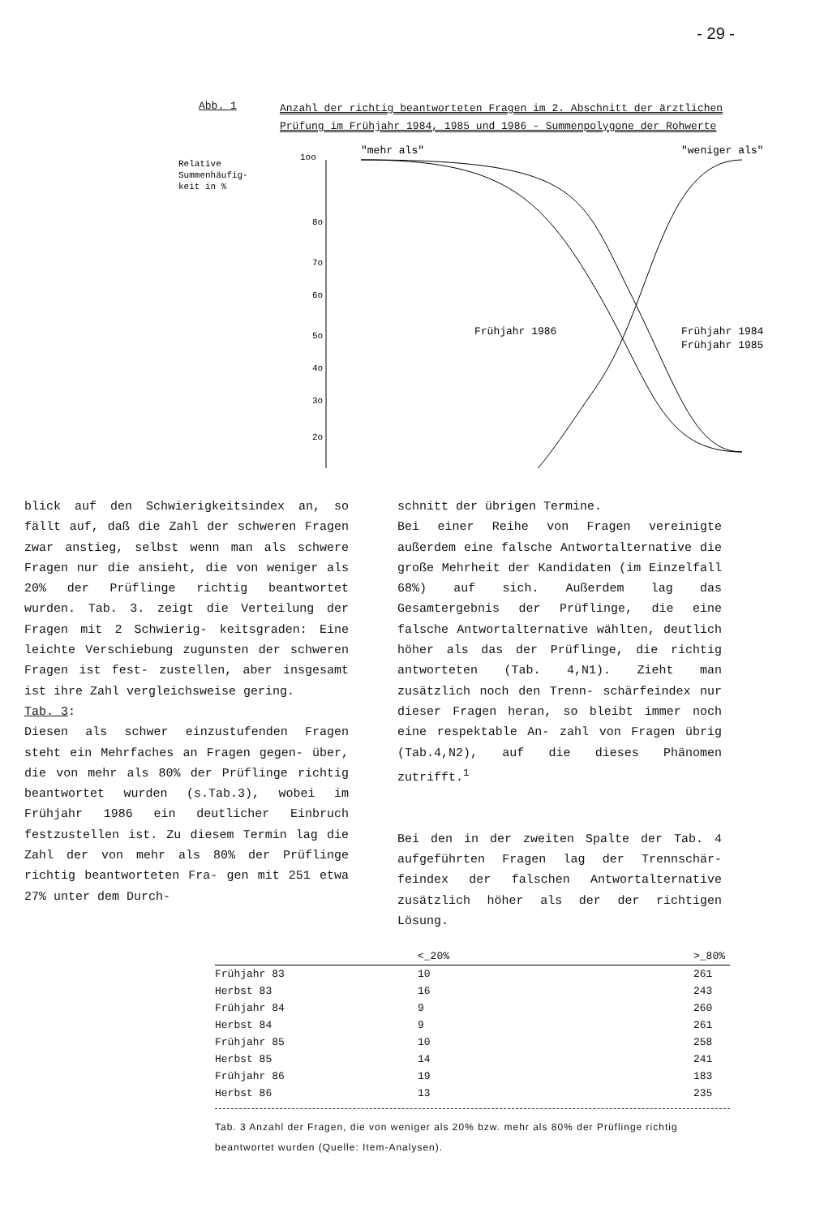- 29 -
Abb. 1
Anzahl der richtig beantworteten Fragen im 2. Abschnitt der ärztlichen Prüfung im Frühjahr 1984, 1985 und 1986 - Summenpolygone der Rohwerte
Relative
Summenhäufig-
keit in %
1oo
8o
7o
6o
5o
4o
3o
2o
"mehr als"
"weniger als"
Frühjahr 1986
Frühjahr 1984
Frühjahr 1985
blick auf den Schwierigkeitsindex an, so fällt auf, daß die Zahl der schweren Fragen zwar anstieg, selbst wenn man als schwere Fragen nur die ansieht, die von weniger als 20% der Prüflinge richtig beantwortet wurden. Tab. 3. zeigt die Verteilung der Fragen mit 2 Schwierig- keitsgraden: Eine leichte Verschiebung zugunsten der schweren Fragen ist fest- zustellen, aber insgesamt ist ihre Zahl vergleichsweise gering.
Tab. 3:
Diesen als schwer einzustufenden Fragen steht ein Mehrfaches an Fragen gegen- über, die von mehr als 80% der Prüflinge richtig beantwortet wurden (s.Tab.3), wobei im Frühjahr 1986 ein deutlicher Einbruch festzustellen ist. Zu diesem Termin lag die Zahl der von mehr als 80% der Prüflinge richtig beantworteten Fra- gen mit 251 etwa 27% unter dem Durch-
schnitt der übrigen Termine.
Bei einer Reihe von Fragen vereinigte außerdem eine falsche Antwortalternative die große Mehrheit der Kandidaten (im Einzelfall 68%) auf sich. Außerdem lag das Gesamtergebnis der Prüflinge, die eine falsche Antwortalternative wählten, deutlich höher als das der Prüflinge, die richtig antworteten (Tab. 4,N1). Zieht man zusätzlich noch den Trenn- schärfeindex nur dieser Fragen heran, so bleibt immer noch eine respektable An- zahl von Fragen übrig (Tab.4,N2), auf die dieses Phänomen zutrifft.<sup>1</sup>
Bei den in der zweiten Spalte der Tab. 4 aufgeführten Fragen lag der Trennschär- feindex der falschen Antwortalternative zusätzlich höher als der der richtigen Lösung.
| | <_20% | >_80% |
| --- | --- | --- |
| Frühjahr 83 | 10 | 261 |
| Herbst 83 | 16 | 243 |
| Frühjahr 84 | 9 | 260 |
| Herbst 84 | 9 | 261 |
| Frühjahr 85 | 10 | 258 |
| Herbst 85 | 14 | 241 |
| Frühjahr 86 | 19 | 183 |
| Herbst 86 | 13 | 235 |
Tab. 3 Anzahl der Fragen, die von weniger als 20% bzw. mehr als 80% der Prüflinge richtig beantwortet wurden (Quelle: Item-Analysen).